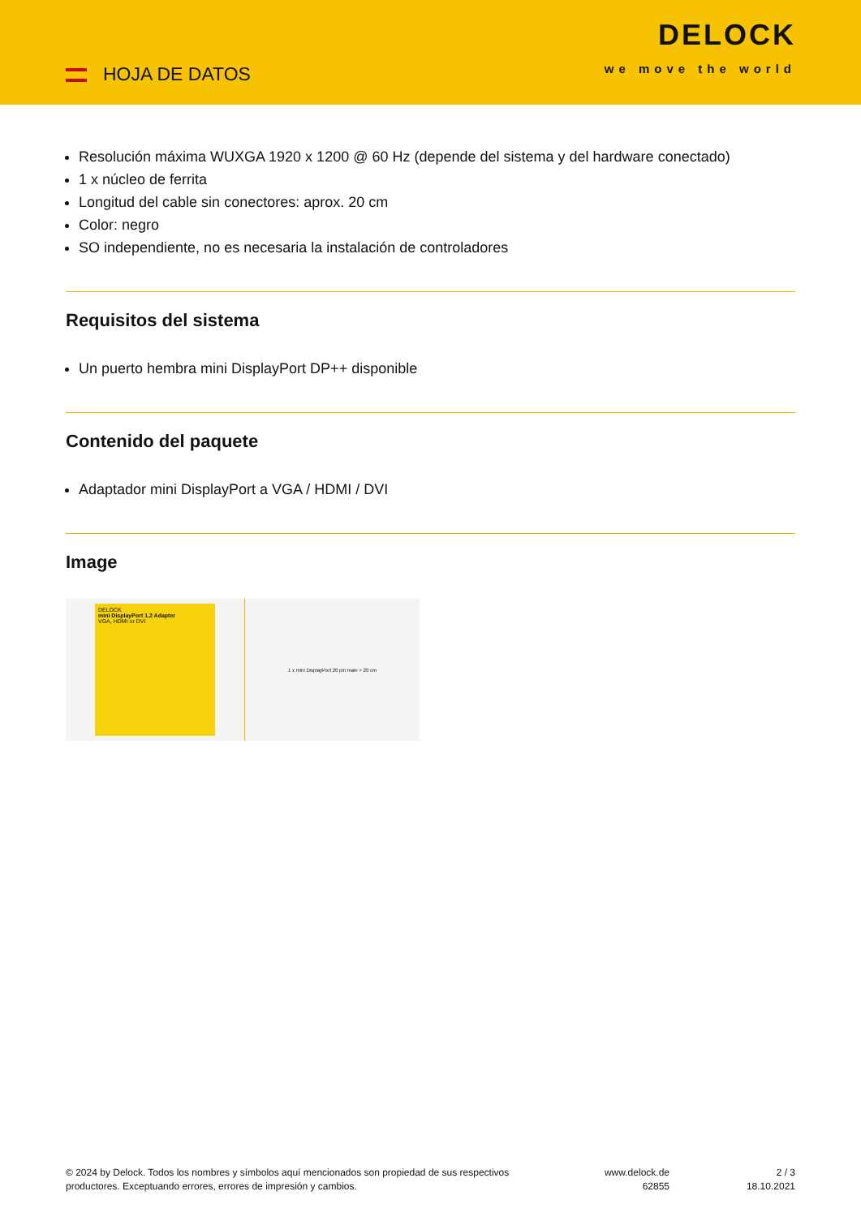HOJA DE DATOS
DELOCK
we move the world
Resolución máxima WUXGA 1920 x 1200 @ 60 Hz (depende del sistema y del hardware conectado)
1 x núcleo de ferrita
Longitud del cable sin conectores: aprox. 20 cm
Color: negro
SO independiente, no es necesaria la instalación de controladores
Requisitos del sistema
Un puerto hembra mini DisplayPort DP++ disponible
Contenido del paquete
Adaptador mini DisplayPort a VGA / HDMI / DVI
Image
DELOCK
mini DisplayPort 1.2 Adapter
VGA, HDMI or DVI
1 x mini DisplayPort 20 pin male > 20 cm
© 2024 by Delock. Todos los nombres y símbolos aquí mencionados son propiedad de sus respectivos productores. Exceptuando errores, errores de impresión y cambios.
www.delock.de
62855
2 / 3
18.10.2021